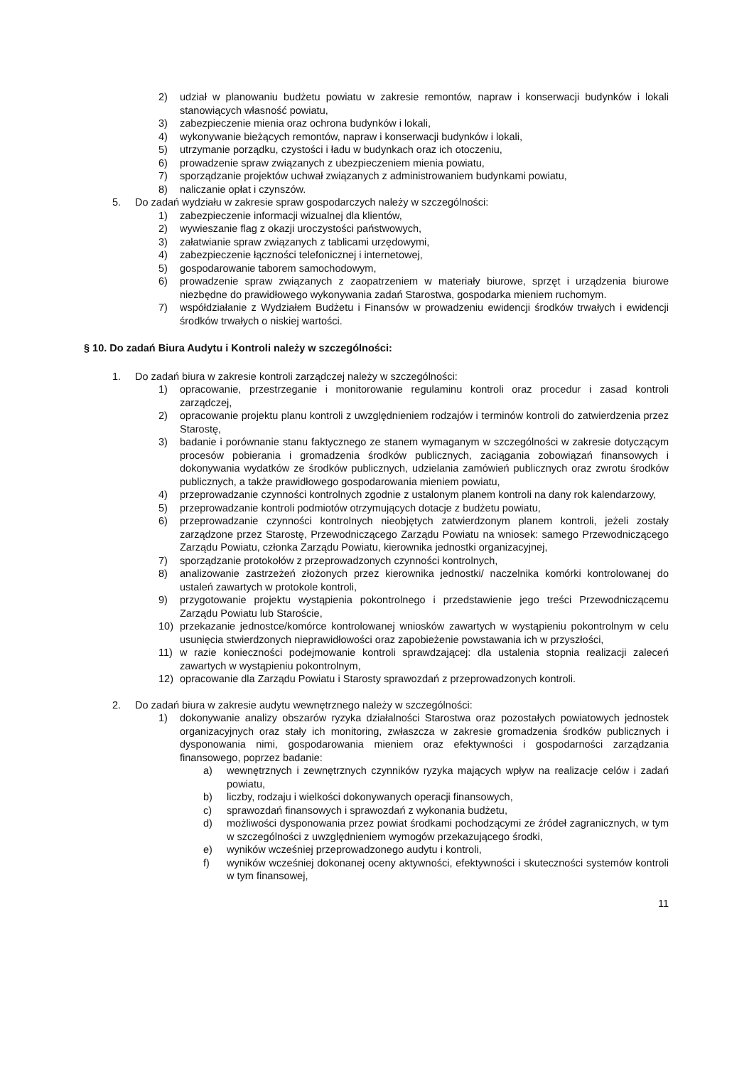2) udział w planowaniu budżetu powiatu w zakresie remontów, napraw i konserwacji budynków i lokali stanowiących własność powiatu,
3) zabezpieczenie mienia oraz ochrona budynków i lokali,
4) wykonywanie bieżących remontów, napraw i konserwacji budynków i lokali,
5) utrzymanie porządku, czystości i ładu w budynkach oraz ich otoczeniu,
6) prowadzenie spraw związanych z ubezpieczeniem mienia powiatu,
7) sporządzanie projektów uchwał związanych z administrowaniem budynkami powiatu,
8) naliczanie opłat i czynszów.
5. Do zadań wydziału w zakresie spraw gospodarczych należy w szczególności:
1) zabezpieczenie informacji wizualnej dla klientów,
2) wywieszanie flag z okazji uroczystości państwowych,
3) załatwianie spraw związanych z tablicami urzędowymi,
4) zabezpieczenie łączności telefonicznej i internetowej,
5) gospodarowanie taborem samochodowym,
6) prowadzenie spraw związanych z zaopatrzeniem w materiały biurowe, sprzęt i urządzenia biurowe niezbędne do prawidłowego wykonywania zadań Starostwa, gospodarka mieniem ruchomym.
7) współdziałanie z Wydziałem Budżetu i Finansów w prowadzeniu ewidencji środków trwałych i ewidencji środków trwałych o niskiej wartości.
§ 10. Do zadań Biura Audytu i Kontroli należy w szczególności:
1. Do zadań biura w zakresie kontroli zarządczej należy w szczególności:
1) opracowanie, przestrzeganie i monitorowanie regulaminu kontroli oraz procedur i zasad kontroli zarządczej,
2) opracowanie projektu planu kontroli z uwzględnieniem rodzajów i terminów kontroli do zatwierdzenia przez Starostę,
3) badanie i porównanie stanu faktycznego ze stanem wymaganym w szczególności w zakresie dotyczącym procesów pobierania i gromadzenia środków publicznych, zaciągania zobowiązań finansowych i dokonywania wydatków ze środków publicznych, udzielania zamówień publicznych oraz zwrotu środków publicznych, a także prawidłowego gospodarowania mieniem powiatu,
4) przeprowadzanie czynności kontrolnych zgodnie z ustalonym planem kontroli na dany rok kalendarzowy,
5) przeprowadzanie kontroli podmiotów otrzymujących dotacje z budżetu powiatu,
6) przeprowadzanie czynności kontrolnych nieobjętych zatwierdzonym planem kontroli, jeżeli zostały zarządzone przez Starostę, Przewodniczącego Zarządu Powiatu na wniosek: samego Przewodniczącego Zarządu Powiatu, członka Zarządu Powiatu, kierownika jednostki organizacyjnej,
7) sporządzanie protokołów z przeprowadzonych czynności kontrolnych,
8) analizowanie zastrzeżeń złożonych przez kierownika jednostki/ naczelnika komórki kontrolowanej do ustaleń zawartych w protokole kontroli,
9) przygotowanie projektu wystąpienia pokontrolnego i przedstawienie jego treści Przewodniczącemu Zarządu Powiatu lub Staroście,
10) przekazanie jednostce/komórce kontrolowanej wniosków zawartych w wystąpieniu pokontrolnym w celu usunięcia stwierdzonych nieprawidłowości oraz zapobieżenie powstawania ich w przyszłości,
11) w razie konieczności podejmowanie kontroli sprawdzającej: dla ustalenia stopnia realizacji zaleceń zawartych w wystąpieniu pokontrolnym,
12) opracowanie dla Zarządu Powiatu i Starosty sprawozdań z przeprowadzonych kontroli.
2. Do zadań biura w zakresie audytu wewnętrznego należy w szczególności:
1) dokonywanie analizy obszarów ryzyka działalności Starostwa oraz pozostałych powiatowych jednostek organizacyjnych oraz stały ich monitoring, zwłaszcza w zakresie gromadzenia środków publicznych i dysponowania nimi, gospodarowania mieniem oraz efektywności i gospodarności zarządzania finansowego, poprzez badanie:
a) wewnętrznych i zewnętrznych czynników ryzyka mających wpływ na realizacje celów i zadań powiatu,
b) liczby, rodzaju i wielkości dokonywanych operacji finansowych,
c) sprawozdań finansowych i sprawozdań z wykonania budżetu,
d) możliwości dysponowania przez powiat środkami pochodzącymi ze źródeł zagranicznych, w tym w szczególności z uwzględnieniem wymogów przekazującego środki,
e) wyników wcześniej przeprowadzonego audytu i kontroli,
f) wyników wcześniej dokonanej oceny aktywności, efektywności i skuteczności systemów kontroli w tym finansowej,
11